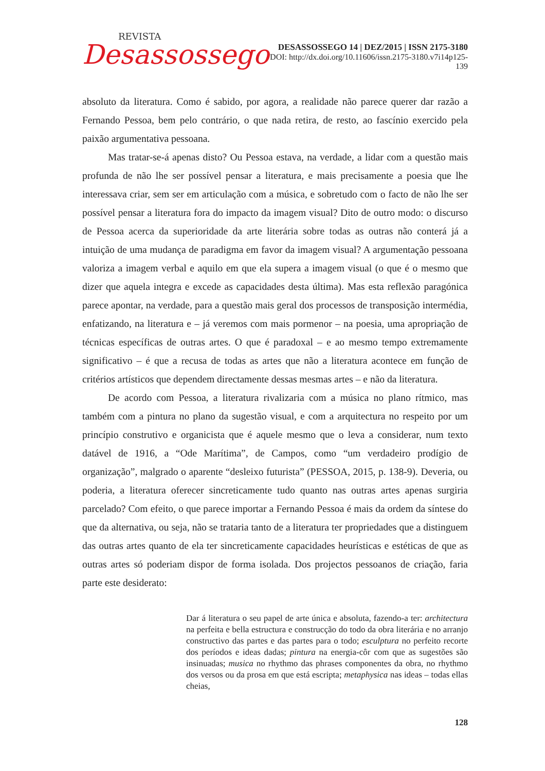REVISTA
Desassossego
DESASSOSSEGO 14 | DEZ/2015 | ISSN 2175-3180
DOI: http://dx.doi.org/10.11606/issn.2175-3180.v7i14p125-139
absoluto da literatura. Como é sabido, por agora, a realidade não parece querer dar razão a Fernando Pessoa, bem pelo contrário, o que nada retira, de resto, ao fascínio exercido pela paixão argumentativa pessoana.
Mas tratar-se-á apenas disto? Ou Pessoa estava, na verdade, a lidar com a questão mais profunda de não lhe ser possível pensar a literatura, e mais precisamente a poesia que lhe interessava criar, sem ser em articulação com a música, e sobretudo com o facto de não lhe ser possível pensar a literatura fora do impacto da imagem visual? Dito de outro modo: o discurso de Pessoa acerca da superioridade da arte literária sobre todas as outras não conterá já a intuição de uma mudança de paradigma em favor da imagem visual? A argumentação pessoana valoriza a imagem verbal e aquilo em que ela supera a imagem visual (o que é o mesmo que dizer que aquela integra e excede as capacidades desta última). Mas esta reflexão paragónica parece apontar, na verdade, para a questão mais geral dos processos de transposição intermédia, enfatizando, na literatura e – já veremos com mais pormenor – na poesia, uma apropriação de técnicas específicas de outras artes. O que é paradoxal – e ao mesmo tempo extremamente significativo – é que a recusa de todas as artes que não a literatura acontece em função de critérios artísticos que dependem directamente dessas mesmas artes – e não da literatura.
De acordo com Pessoa, a literatura rivalizaria com a música no plano rítmico, mas também com a pintura no plano da sugestão visual, e com a arquitectura no respeito por um princípio construtivo e organicista que é aquele mesmo que o leva a considerar, num texto datável de 1916, a “Ode Marítima”, de Campos, como “um verdadeiro prodígio de organização”, malgrado o aparente “desleixo futurista” (PESSOA, 2015, p. 138-9). Deveria, ou poderia, a literatura oferecer sincreticamente tudo quanto nas outras artes apenas surgiria parcelado? Com efeito, o que parece importar a Fernando Pessoa é mais da ordem da síntese do que da alternativa, ou seja, não se trataria tanto de a literatura ter propriedades que a distinguem das outras artes quanto de ela ter sincreticamente capacidades heurísticas e estéticas de que as outras artes só poderiam dispor de forma isolada. Dos projectos pessoanos de criação, faria parte este desiderato:
Dar á literatura o seu papel de arte única e absoluta, fazendo-a ter: architectura na perfeita e bella estructura e construcção do todo da obra literária e no arranjo constructivo das partes e das partes para o todo; esculptura no perfeito recorte dos períodos e ideas dadas; pintura na energia-côr com que as sugestões são insinuadas; musica no rhythmo das phrases componentes da obra, no rhythmo dos versos ou da prosa em que está escripta; metaphysica nas ideas – todas ellas cheias,
128